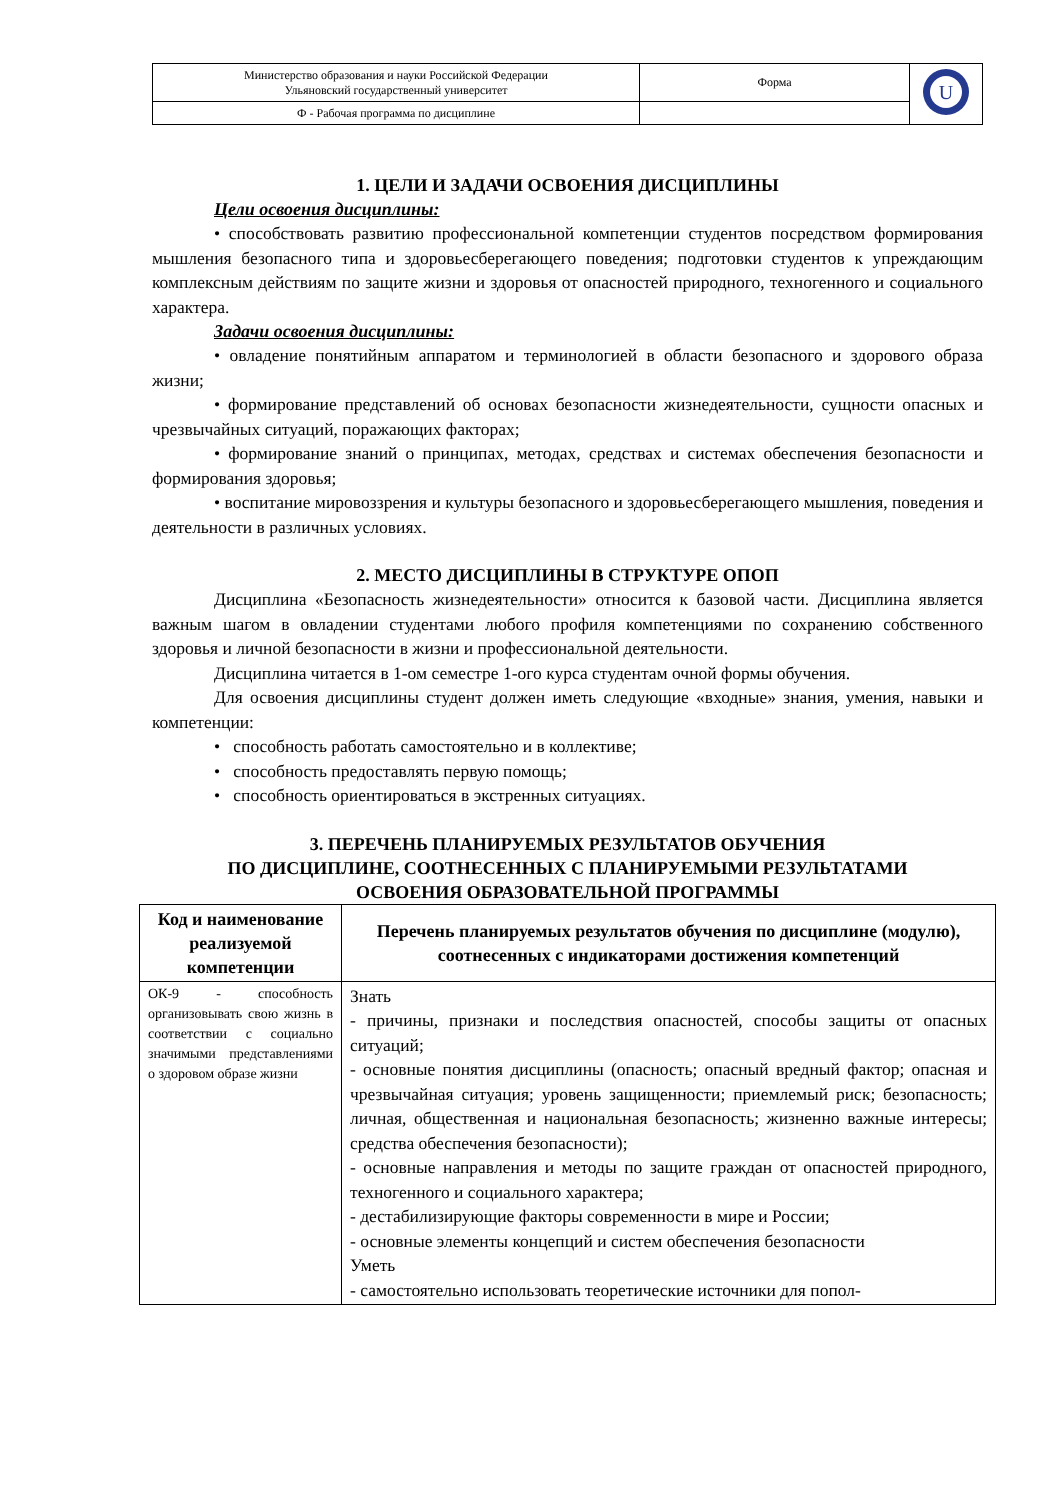| Министерство образования и науки Российской Федерации Ульяновский государственный университет | Форма | U |
| Ф - Рабочая программа по дисциплине | | |
1. ЦЕЛИ И ЗАДАЧИ ОСВОЕНИЯ ДИСЦИПЛИНЫ
Цели освоения дисциплины:
• способствовать развитию профессиональной компетенции студентов посредством формирования мышления безопасного типа и здоровьесберегающего поведения; подготовки студентов к упреждающим комплексным действиям по защите жизни и здоровья от опасностей природного, техногенного и социального характера.
Задачи освоения дисциплины:
• овладение понятийным аппаратом и терминологией в области безопасного и здорового образа жизни;
• формирование представлений об основах безопасности жизнедеятельности, сущности опасных и чрезвычайных ситуаций, поражающих факторах;
• формирование знаний о принципах, методах, средствах и системах обеспечения безопасности и формирования здоровья;
• воспитание мировоззрения и культуры безопасного и здоровьесберегающего мышления, поведения и деятельности в различных условиях.
2. МЕСТО ДИСЦИПЛИНЫ В СТРУКТУРЕ ОПОП
Дисциплина «Безопасность жизнедеятельности» относится к базовой части. Дисциплина является важным шагом в овладении студентами любого профиля компетенциями по сохранению собственного здоровья и личной безопасности в жизни и профессиональной деятельности.
Дисциплина читается в 1-ом семестре 1-ого курса студентам очной формы обучения.
Для освоения дисциплины студент должен иметь следующие «входные» знания, умения, навыки и компетенции:
• способность работать самостоятельно и в коллективе;
• способность предоставлять первую помощь;
• способность ориентироваться в экстренных ситуациях.
3. ПЕРЕЧЕНЬ ПЛАНИРУЕМЫХ РЕЗУЛЬТАТОВ ОБУЧЕНИЯ
ПО ДИСЦИПЛИНЕ, СООТНЕСЕННЫХ С ПЛАНИРУЕМЫМИ РЕЗУЛЬТАТАМИ
ОСВОЕНИЯ ОБРАЗОВАТЕЛЬНОЙ ПРОГРАММЫ
| Код и наименование реализуемой компетенции | Перечень планируемых результатов обучения по дисциплине (модулю), соотнесенных с индикаторами достижения компетенций |
| --- | --- |
| ОК-9 - способность организовывать свою жизнь в соответствии с социально значимыми представлениями о здоровом образе жизни | Знать - причины, признаки и последствия опасностей, способы защиты от опасных ситуаций; - основные понятия дисциплины (опасность; опасный вредный фактор; опасная и чрезвычайная ситуация; уровень защищенности; приемлемый риск; безопасность; личная, общественная и национальная безопасность; жизненно важные интересы; средства обеспечения безопасности); - основные направления и методы по защите граждан от опасностей природного, техногенного и социального характера; - дестабилизирующие факторы современности в мире и России; - основные элементы концепций и систем обеспечения безопасности Уметь - самостоятельно использовать теоретические источники для попол- |